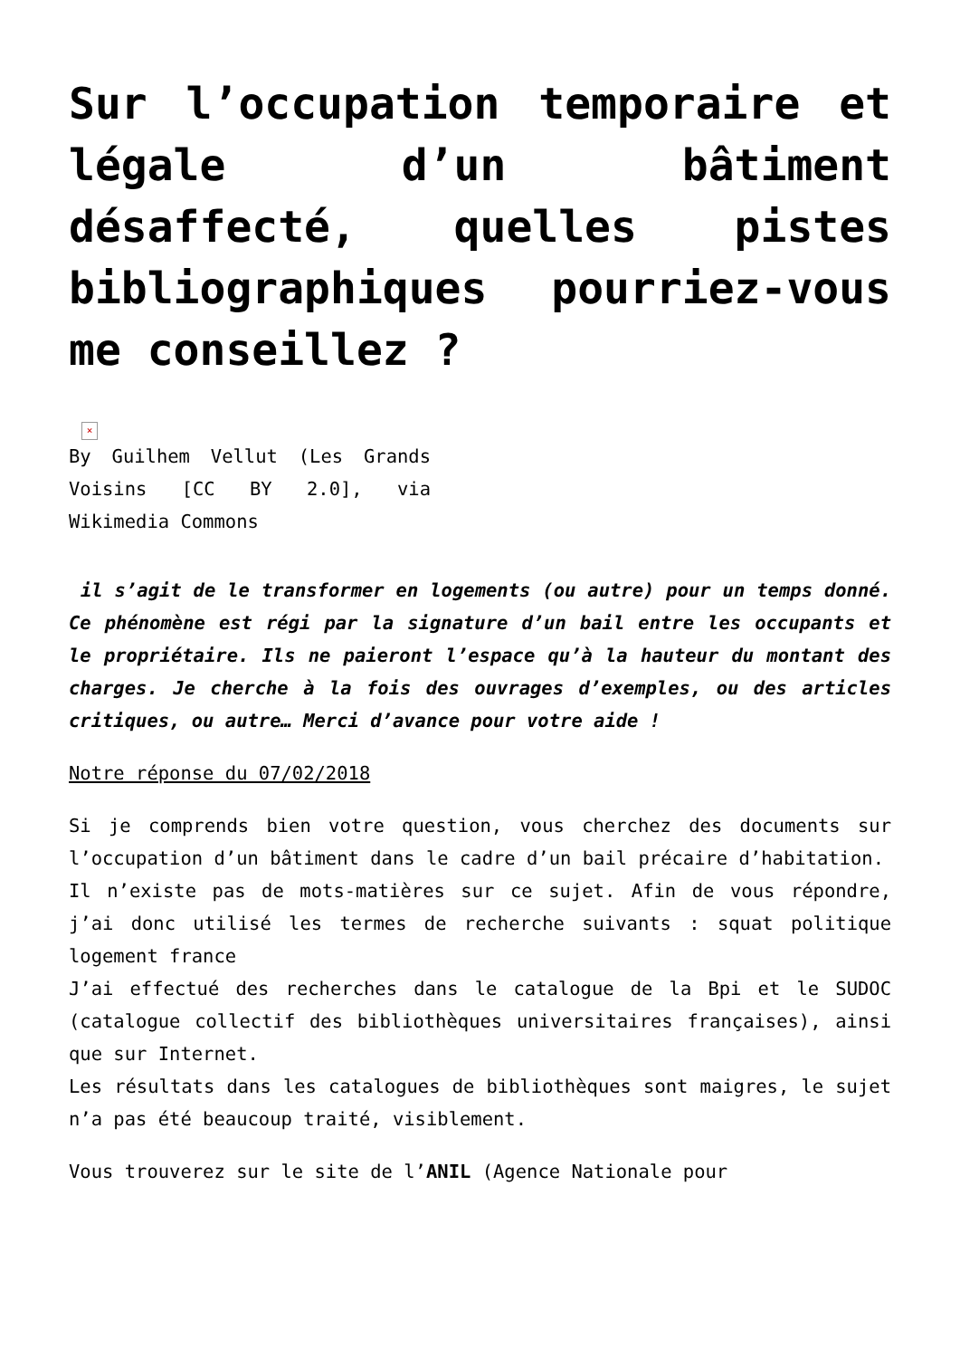Sur l’occupation temporaire et légale d’un bâtiment désaffecté, quelles pistes bibliographiques pourriez-vous me conseillez ?
×
By Guilhem Vellut (Les Grands Voisins [CC BY 2.0], via Wikimedia Commons
il s’agit de le transformer en logements (ou autre) pour un temps donné. Ce phénomène est régi par la signature d’un bail entre les occupants et le propriétaire. Ils ne paieront l’espace qu’à la hauteur du montant des charges. Je cherche à la fois des ouvrages d’exemples, ou des articles critiques, ou autre… Merci d’avance pour votre aide !
Notre réponse du 07/02/2018
Si je comprends bien votre question, vous cherchez des documents sur l’occupation d’un bâtiment dans le cadre d’un bail précaire d’habitation.
Il n’existe pas de mots-matières sur ce sujet. Afin de vous répondre, j’ai donc utilisé les termes de recherche suivants : squat politique logement france
J’ai effectué des recherches dans le catalogue de la Bpi et le SUDOC (catalogue collectif des bibliothèques universitaires françaises), ainsi que sur Internet.
Les résultats dans les catalogues de bibliothèques sont maigres, le sujet n’a pas été beaucoup traité, visiblement.
Vous trouverez sur le site de l’ANIL (Agence Nationale pour